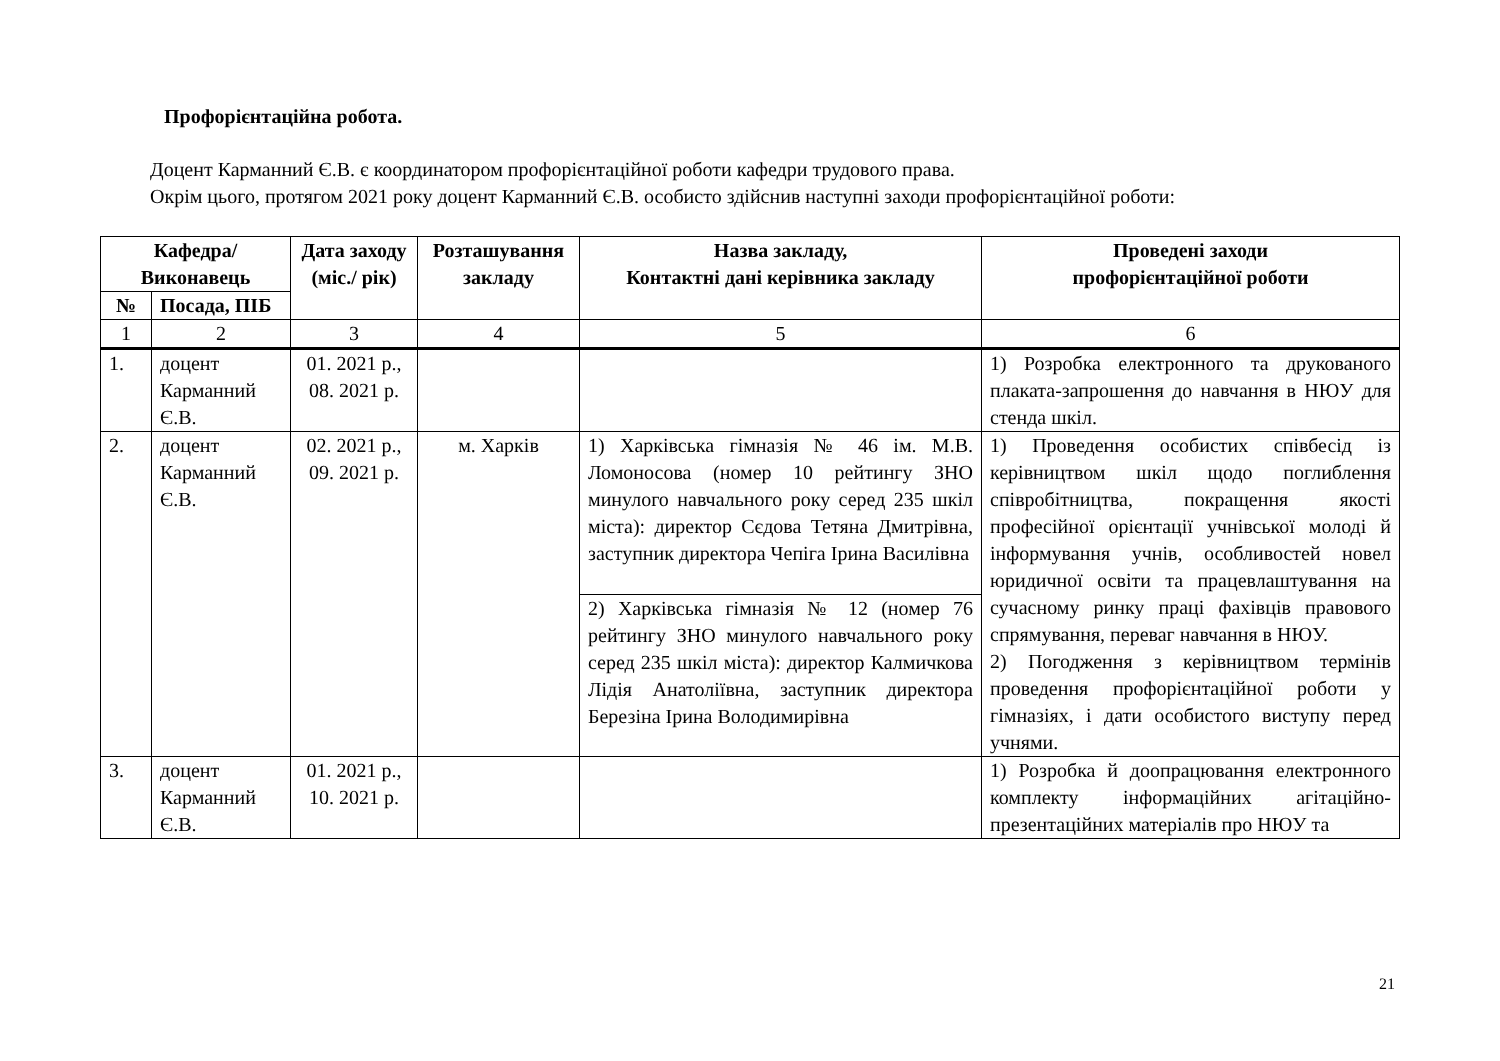Профорієнтаційна робота.
Доцент Карманний Є.В. є координатором профорієнтаційної роботи кафедри трудового права.
Окрім цього, протягом 2021 року доцент Карманний Є.В. особисто здійснив наступні заходи профорієнтаційної роботи:
| Кафедра/ Виконавець | | Дата заходу (міс./ рік) | Розташування закладу | Назва закладу, Контактні дані керівника закладу | Проведені заходи профорієнтаційної роботи |
| --- | --- | --- | --- | --- | --- |
| № | Посада, ПІБ | | | | |
| 1 | 2 | 3 | 4 | 5 | 6 |
| 1. | доцент Карманний Є.В. | 01. 2021 р., 08. 2021 р. | | | 1) Розробка електронного та друкованого плаката-запрошення до навчання в НЮУ для стенда шкіл. |
| 2. | доцент Карманний Є.В. | 02. 2021 р., 09. 2021 р. | м. Харків | 1) Харківська гімназія № 46 ім. М.В. Ломоносова (номер 10 рейтингу ЗНО минулого навчального року серед 235 шкіл міста): директор Сєдова Тетяна Дмитрівна, заступник директора Чепіга Ірина Василівна | 1) Проведення особистих співбесід із керівництвом шкіл щодо поглиблення співробітництва, покращення якості професійної орієнтації учнівської молоді й інформування учнів, особливостей новел юридичної освіти та працевлаштування на сучасному ринку праці фахівців правового спрямування, переваг навчання в НЮУ. 2) Погодження з керівництвом термінів проведення профорієнтаційної роботи у гімназіях, і дати особистого виступу перед учнями. |
| | | | | 2) Харківська гімназія № 12 (номер 76 рейтингу ЗНО минулого навчального року серед 235 шкіл міста): директор Калмичкова Лідія Анатоліївна, заступник директора Березіна Ірина Володимирівна | |
| 3. | доцент Карманний Є.В. | 01. 2021 р., 10. 2021 р. | | | 1) Розробка й доопрацювання електронного комплекту інформаційних агітаційно-презентаційних матеріалів про НЮУ та |
21